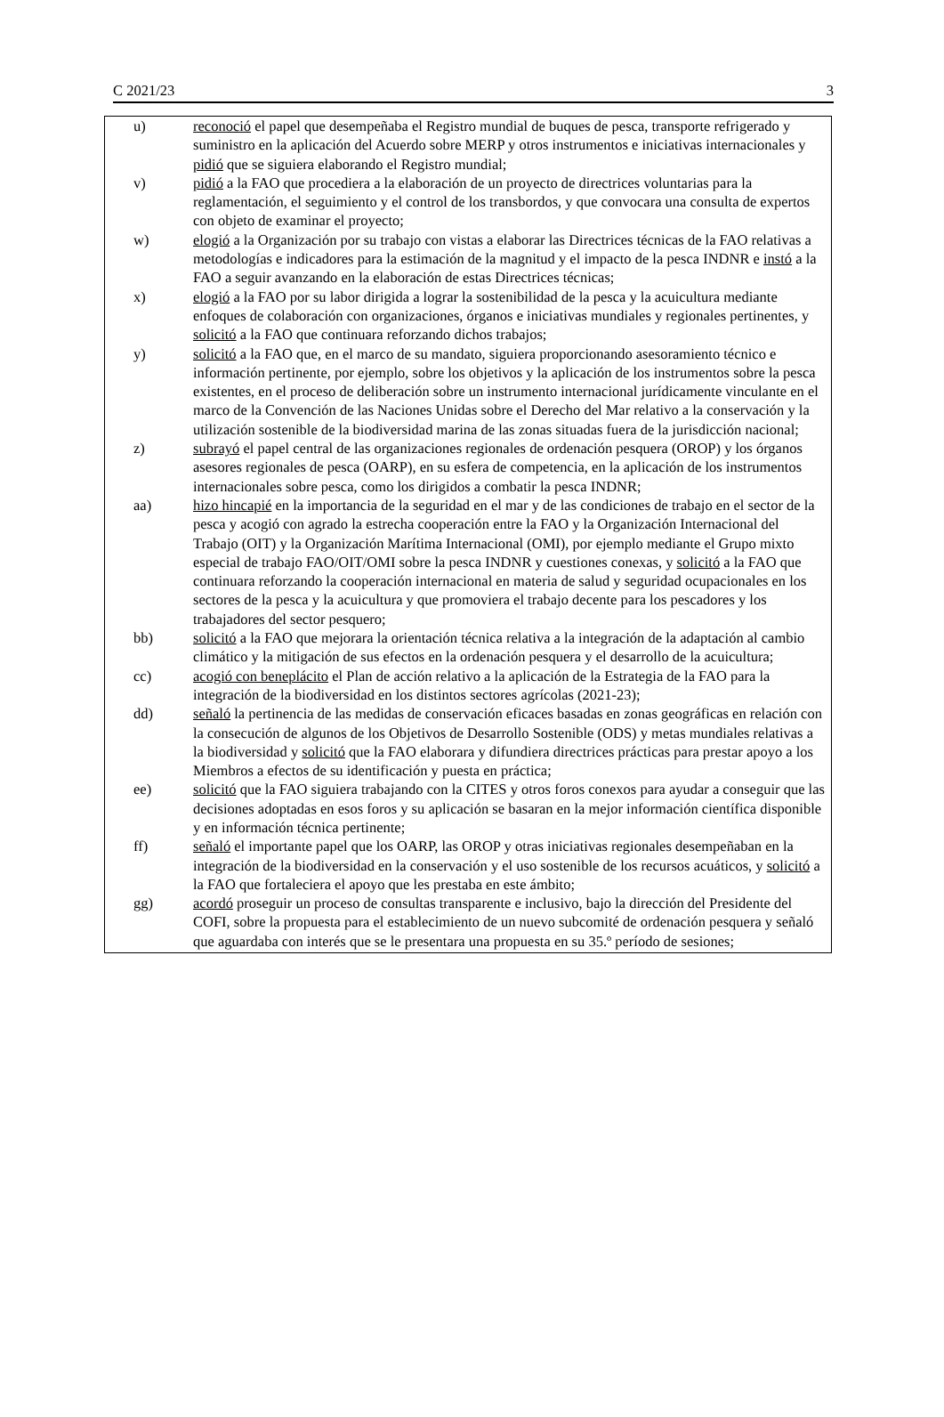C 2021/23 3
u) reconoció el papel que desempeñaba el Registro mundial de buques de pesca, transporte refrigerado y suministro en la aplicación del Acuerdo sobre MERP y otros instrumentos e iniciativas internacionales y pidió que se siguiera elaborando el Registro mundial;
v) pidió a la FAO que procediera a la elaboración de un proyecto de directrices voluntarias para la reglamentación, el seguimiento y el control de los transbordos, y que convocara una consulta de expertos con objeto de examinar el proyecto;
w) elogió a la Organización por su trabajo con vistas a elaborar las Directrices técnicas de la FAO relativas a metodologías e indicadores para la estimación de la magnitud y el impacto de la pesca INDNR e instó a la FAO a seguir avanzando en la elaboración de estas Directrices técnicas;
x) elogió a la FAO por su labor dirigida a lograr la sostenibilidad de la pesca y la acuicultura mediante enfoques de colaboración con organizaciones, órganos e iniciativas mundiales y regionales pertinentes, y solicitó a la FAO que continuara reforzando dichos trabajos;
y) solicitó a la FAO que, en el marco de su mandato, siguiera proporcionando asesoramiento técnico e información pertinente, por ejemplo, sobre los objetivos y la aplicación de los instrumentos sobre la pesca existentes, en el proceso de deliberación sobre un instrumento internacional jurídicamente vinculante en el marco de la Convención de las Naciones Unidas sobre el Derecho del Mar relativo a la conservación y la utilización sostenible de la biodiversidad marina de las zonas situadas fuera de la jurisdicción nacional;
z) subrayó el papel central de las organizaciones regionales de ordenación pesquera (OROP) y los órganos asesores regionales de pesca (OARP), en su esfera de competencia, en la aplicación de los instrumentos internacionales sobre pesca, como los dirigidos a combatir la pesca INDNR;
aa) hizo hincapié en la importancia de la seguridad en el mar y de las condiciones de trabajo en el sector de la pesca y acogió con agrado la estrecha cooperación entre la FAO y la Organización Internacional del Trabajo (OIT) y la Organización Marítima Internacional (OMI), por ejemplo mediante el Grupo mixto especial de trabajo FAO/OIT/OMI sobre la pesca INDNR y cuestiones conexas, y solicitó a la FAO que continuara reforzando la cooperación internacional en materia de salud y seguridad ocupacionales en los sectores de la pesca y la acuicultura y que promoviera el trabajo decente para los pescadores y los trabajadores del sector pesquero;
bb) solicitó a la FAO que mejorara la orientación técnica relativa a la integración de la adaptación al cambio climático y la mitigación de sus efectos en la ordenación pesquera y el desarrollo de la acuicultura;
cc) acogió con beneplácito el Plan de acción relativo a la aplicación de la Estrategia de la FAO para la integración de la biodiversidad en los distintos sectores agrícolas (2021-23);
dd) señaló la pertinencia de las medidas de conservación eficaces basadas en zonas geográficas en relación con la consecución de algunos de los Objetivos de Desarrollo Sostenible (ODS) y metas mundiales relativas a la biodiversidad y solicitó que la FAO elaborara y difundiera directrices prácticas para prestar apoyo a los Miembros a efectos de su identificación y puesta en práctica;
ee) solicitó que la FAO siguiera trabajando con la CITES y otros foros conexos para ayudar a conseguir que las decisiones adoptadas en esos foros y su aplicación se basaran en la mejor información científica disponible y en información técnica pertinente;
ff) señaló el importante papel que los OARP, las OROP y otras iniciativas regionales desempeñaban en la integración de la biodiversidad en la conservación y el uso sostenible de los recursos acuáticos, y solicitó a la FAO que fortaleciera el apoyo que les prestaba en este ámbito;
gg) acordó proseguir un proceso de consultas transparente e inclusivo, bajo la dirección del Presidente del COFI, sobre la propuesta para el establecimiento de un nuevo subcomité de ordenación pesquera y señaló que aguardaba con interés que se le presentara una propuesta en su 35.º período de sesiones;